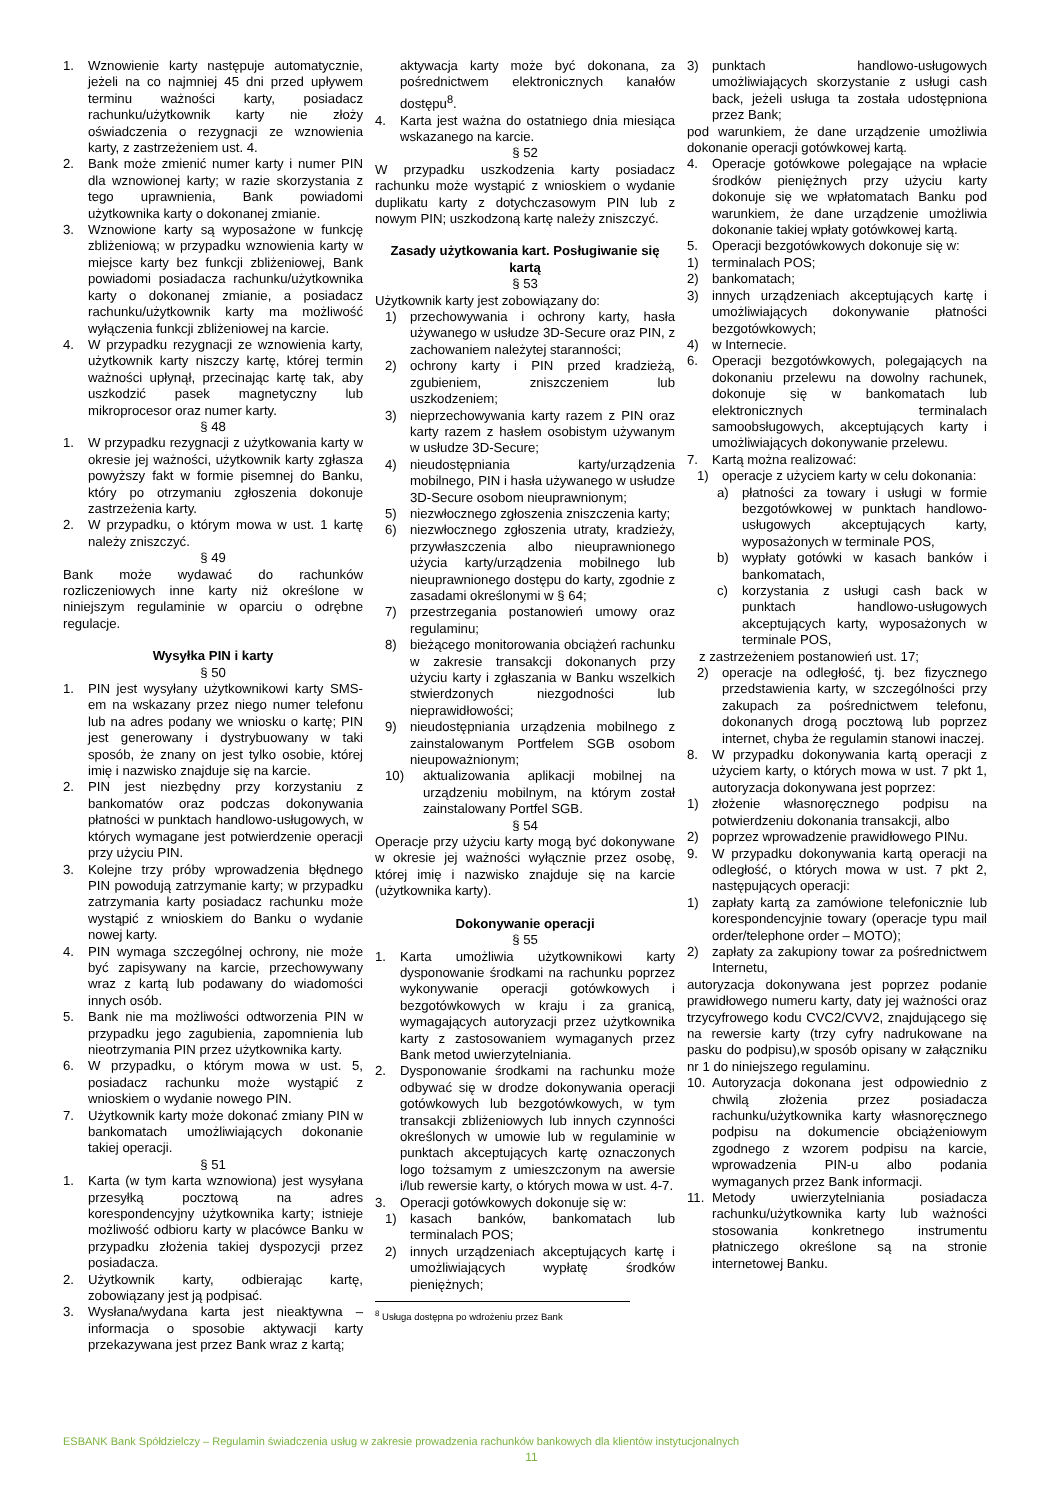1. Wznowienie karty następuje automatycznie, jeżeli na co najmniej 45 dni przed upływem terminu ważności karty, posiadacz rachunku/użytkownik karty nie złoży oświadczenia o rezygnacji ze wznowienia karty, z zastrzeżeniem ust. 4.
2. Bank może zmienić numer karty i numer PIN dla wznowionej karty; w razie skorzystania z tego uprawnienia, Bank powiadomi użytkownika karty o dokonanej zmianie.
3. Wznowione karty są wyposażone w funkcję zbliżeniową; w przypadku wznowienia karty w miejsce karty bez funkcji zbliżeniowej, Bank powiadomi posiadacza rachunku/użytkownika karty o dokonanej zmianie, a posiadacz rachunku/użytkownik karty ma możliwość wyłączenia funkcji zbliżeniowej na karcie.
4. W przypadku rezygnacji ze wznowienia karty, użytkownik karty niszczy kartę, której termin ważności upłynął, przecinając kartę tak, aby uszkodzić pasek magnetyczny lub mikroprocesor oraz numer karty.
§ 48
1. W przypadku rezygnacji z użytkowania karty w okresie jej ważności, użytkownik karty zgłasza powyższy fakt w formie pisemnej do Banku, który po otrzymaniu zgłoszenia dokonuje zastrzeżenia karty.
2. W przypadku, o którym mowa w ust. 1 kartę należy zniszczyć.
§ 49
Bank może wydawać do rachunków rozliczeniowych inne karty niż określone w niniejszym regulaminie w oparciu o odrębne regulacje.
Wysyłka PIN i karty
§ 50
1. PIN jest wysyłany użytkownikowi karty SMS-em na wskazany przez niego numer telefonu lub na adres podany we wniosku o kartę; PIN jest generowany i dystrybuowany w taki sposób, że znany on jest tylko osobie, której imię i nazwisko znajduje się na karcie.
2. PIN jest niezbędny przy korzystaniu z bankomatów oraz podczas dokonywania płatności w punktach handlowo-usługowych, w których wymagane jest potwierdzenie operacji przy użyciu PIN.
3. Kolejne trzy próby wprowadzenia błędnego PIN powodują zatrzymanie karty; w przypadku zatrzymania karty posiadacz rachunku może wystąpić z wnioskiem do Banku o wydanie nowej karty.
4. PIN wymaga szczególnej ochrony, nie może być zapisywany na karcie, przechowywany wraz z kartą lub podawany do wiadomości innych osób.
5. Bank nie ma możliwości odtworzenia PIN w przypadku jego zagubienia, zapomnienia lub nieotrzymania PIN przez użytkownika karty.
6. W przypadku, o którym mowa w ust. 5, posiadacz rachunku może wystąpić z wnioskiem o wydanie nowego PIN.
7. Użytkownik karty może dokonać zmiany PIN w bankomatach umożliwiających dokonanie takiej operacji.
§ 51
1. Karta (w tym karta wznowiona) jest wysyłana przesyłką pocztową na adres korespondencyjny użytkownika karty; istnieje możliwość odbioru karty w placówce Banku w przypadku złożenia takiej dyspozycji przez posiadacza.
2. Użytkownik karty, odbierając kartę, zobowiązany jest ją podpisać.
3. Wysłana/wydana karta jest nieaktywna – informacja o sposobie aktywacji karty przekazywana jest przez Bank wraz z kartą;
aktywacja karty może być dokonana, za pośrednictwem elektronicznych kanałów dostępu<sup>8</sup>.
4. Karta jest ważna do ostatniego dnia miesiąca wskazanego na karcie.
§ 52
W przypadku uszkodzenia karty posiadacz rachunku może wystąpić z wnioskiem o wydanie duplikatu karty z dotychczasowym PIN lub z nowym PIN; uszkodzoną kartę należy zniszczyć.
Zasady użytkowania kart. Posługiwanie się kartą
§ 53
Użytkownik karty jest zobowiązany do:
1) przechowywania i ochrony karty, hasła używanego w usłudze 3D-Secure oraz PIN, z zachowaniem należytej staranności;
2) ochrony karty i PIN przed kradzieżą, zgubieniem, zniszczeniem lub uszkodzeniem;
3) nieprzechowywania karty razem z PIN oraz karty razem z hasłem osobistym używanym w usłudze 3D-Secure;
4) nieudostępniania karty/urządzenia mobilnego, PIN i hasła używanego w usłudze 3D-Secure osobom nieuprawnionym;
5) niezwłocznego zgłoszenia zniszczenia karty;
6) niezwłocznego zgłoszenia utraty, kradzieży, przywłaszczenia albo nieuprawnionego użycia karty/urządzenia mobilnego lub nieuprawnionego dostępu do karty, zgodnie z zasadami określonymi w § 64;
7) przestrzegania postanowień umowy oraz regulaminu;
8) bieżącego monitorowania obciążeń rachunku w zakresie transakcji dokonanych przy użyciu karty i zgłaszania w Banku wszelkich stwierdzonych niezgodności lub nieprawidłowości;
9) nieudostępniania urządzenia mobilnego z zainstalowanym Portfelem SGB osobom nieupoważnionym;
10) aktualizowania aplikacji mobilnej na urządzeniu mobilnym, na którym został zainstalowany Portfel SGB.
§ 54
Operacje przy użyciu karty mogą być dokonywane w okresie jej ważności wyłącznie przez osobę, której imię i nazwisko znajduje się na karcie (użytkownika karty).
Dokonywanie operacji
§ 55
1. Karta umożliwia użytkownikowi karty dysponowanie środkami na rachunku poprzez wykonywanie operacji gotówkowych i bezgotówkowych w kraju i za granicą, wymagających autoryzacji przez użytkownika karty z zastosowaniem wymaganych przez Bank metod uwierzytelniania.
2. Dysponowanie środkami na rachunku może odbywać się w drodze dokonywania operacji gotówkowych lub bezgotówkowych, w tym transakcji zbliżeniowych lub innych czynności określonych w umowie lub w regulaminie w punktach akceptujących kartę oznaczonych logo tożsamym z umieszczonym na awersie i/lub rewersie karty, o których mowa w ust. 4-7.
3. Operacji gotówkowych dokonuje się w:
1) kasach banków, bankomatach lub terminalach POS;
2) innych urządzeniach akceptujących kartę i umożliwiających wypłatę środków pieniężnych;
<sup>8</sup> Usługa dostępna po wdrożeniu przez Bank
3) punktach handlowo-usługowych umożliwiających skorzystanie z usługi cash back, jeżeli usługa ta została udostępniona przez Bank;
pod warunkiem, że dane urządzenie umożliwia dokonanie operacji gotówkowej kartą.
4. Operacje gotówkowe polegające na wpłacie środków pieniężnych przy użyciu karty dokonuje się we wpłatomatach Banku pod warunkiem, że dane urządzenie umożliwia dokonanie takiej wpłaty gotówkowej kartą.
5. Operacji bezgotówkowych dokonuje się w:
1) terminalach POS;
2) bankomatach;
3) innych urządzeniach akceptujących kartę i umożliwiających dokonywanie płatności bezgotówkowych;
4) w Internecie.
6. Operacji bezgotówkowych, polegających na dokonaniu przelewu na dowolny rachunek, dokonuje się w bankomatach lub elektronicznych terminalach samoobsługowych, akceptujących karty i umożliwiających dokonywanie przelewu.
7. Kartą można realizować:
1) operacje z użyciem karty w celu dokonania:
a) płatności za towary i usługi w formie bezgotówkowej w punktach handlowo-usługowych akceptujących karty, wyposażonych w terminale POS,
b) wypłaty gotówki w kasach banków i bankomatach,
c) korzystania z usługi cash back w punktach handlowo-usługowych akceptujących karty, wyposażonych w terminale POS,
z zastrzeżeniem postanowień ust. 17;
2) operacje na odległość, tj. bez fizycznego przedstawienia karty, w szczególności przy zakupach za pośrednictwem telefonu, dokonanych drogą pocztową lub poprzez internet, chyba że regulamin stanowi inaczej.
8. W przypadku dokonywania kartą operacji z użyciem karty, o których mowa w ust. 7 pkt 1, autoryzacja dokonywana jest poprzez:
1) złożenie własnoręcznego podpisu na potwierdzeniu dokonania transakcji, albo
2) poprzez wprowadzenie prawidłowego PINu.
9. W przypadku dokonywania kartą operacji na odległość, o których mowa w ust. 7 pkt 2, następujących operacji:
1) zapłaty kartą za zamówione telefonicznie lub korespondencyjnie towary (operacje typu mail order/telephone order – MOTO);
2) zapłaty za zakupiony towar za pośrednictwem Internetu,
autoryzacja dokonywana jest poprzez podanie prawidłowego numeru karty, daty jej ważności oraz trzycyfrowego kodu CVC2/CVV2, znajdującego się na rewersie karty (trzy cyfry nadrukowane na pasku do podpisu),w sposób opisany w załączniku nr 1 do niniejszego regulaminu.
10. Autoryzacja dokonana jest odpowiednio z chwilą złożenia przez posiadacza rachunku/użytkownika karty własnoręcznego podpisu na dokumencie obciążeniowym zgodnego z wzorem podpisu na karcie, wprowadzenia PIN-u albo podania wymaganych przez Bank informacji.
11. Metody uwierzytelniania posiadacza rachunku/użytkownika karty lub ważności stosowania konkretnego instrumentu płatniczego określone są na stronie internetowej Banku.
ESBANK Bank Spółdzielczy – Regulamin świadczenia usług w zakresie prowadzenia rachunków bankowych dla klientów instytucjonalnych
11